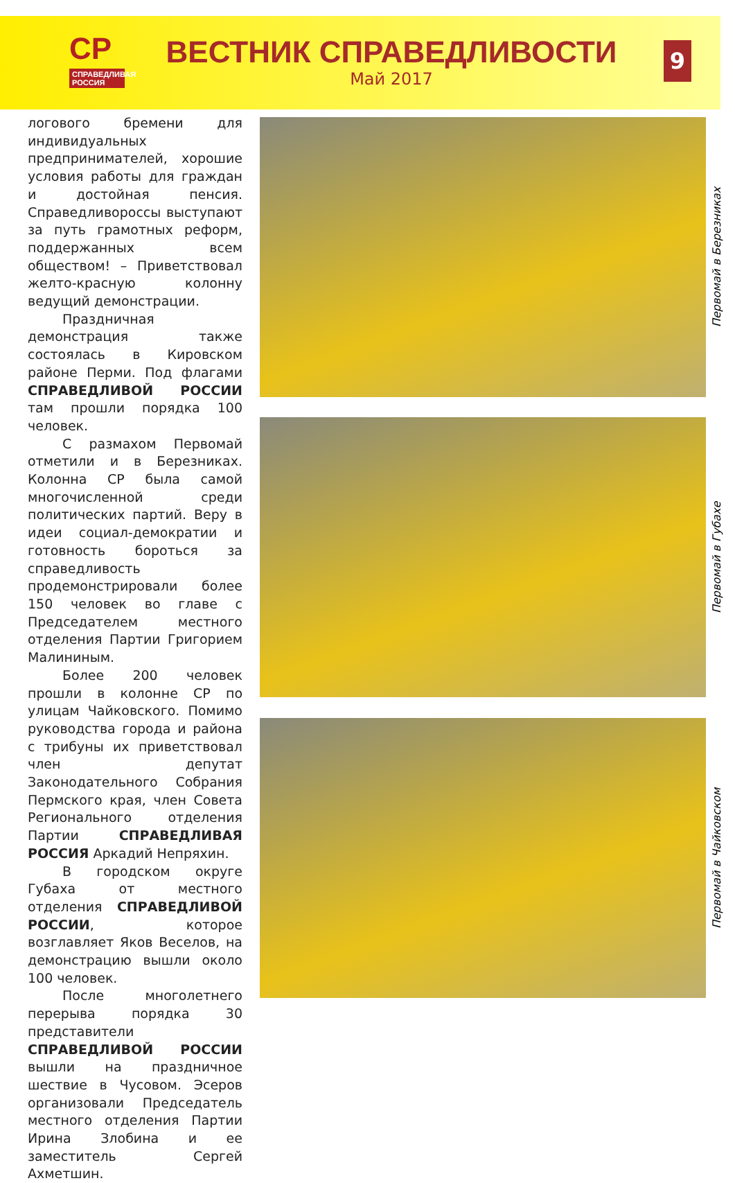СР
СПРАВЕДЛИВАЯ РОССИЯ
ВЕСТНИК СПРАВЕДЛИВОСТИ
Май 2017
9
логового бремени для индивидуальных предпринимателей, хорошие условия работы для граждан и достойная пенсия. Справедливороссы выступают за путь грамотных реформ, поддержанных всем обществом! – Приветствовал желто-красную колонну ведущий демонстрации.
Праздничная демонстрация также состоялась в Кировском районе Перми. Под флагами СПРАВЕДЛИВОЙ РОССИИ там прошли порядка 100 человек.
С размахом Первомай отметили и в Березниках. Колонна СР была самой многочисленной среди политических партий. Веру в идеи социал-демократии и готовность бороться за справедливость продемонстрировали более 150 человек во главе с Председателем местного отделения Партии Григорием Малининым.
Более 200 человек прошли в колонне СР по улицам Чайковского. Помимо руководства города и района с трибуны их приветствовал член депутат Законодательного Собрания Пермского края, член Совета Регионального отделения Партии СПРАВЕДЛИВАЯ РОССИЯ Аркадий Непряхин.
В городском округе Губаха от местного отделения СПРАВЕДЛИВОЙ РОССИИ, которое возглавляет Яков Веселов, на демонстрацию вышли около 100 человек.
После многолетнего перерыва порядка 30 представители СПРАВЕДЛИВОЙ РОССИИ вышли на праздничное шествие в Чусовом. Эсеров организовали Председатель местного отделения Партии Ирина Злобина и ее заместитель Сергей Ахметшин.
Первомай в Березниках
Первомай в Губахе
Первомай в Чайковском